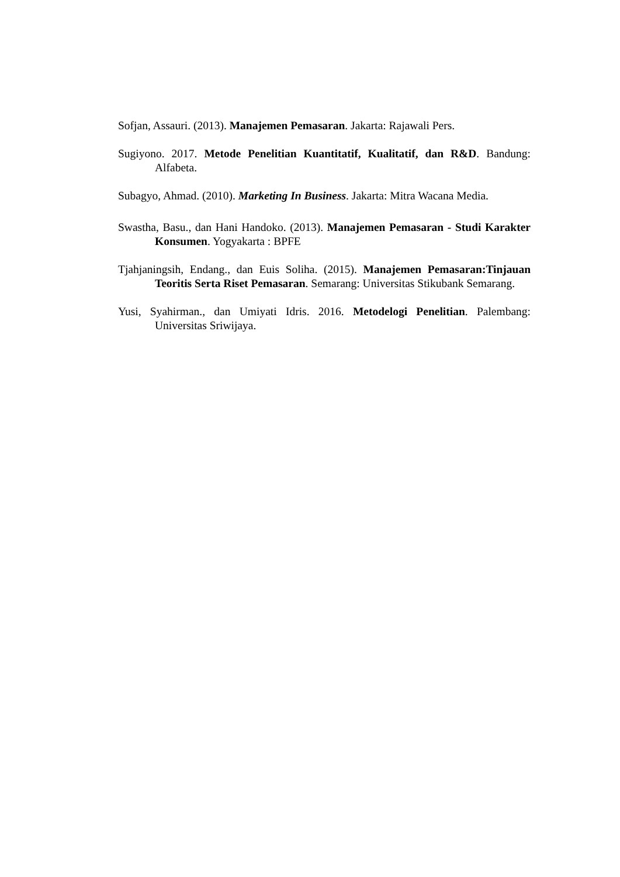Sofjan, Assauri. (2013). Manajemen Pemasaran. Jakarta: Rajawali Pers.
Sugiyono. 2017. Metode Penelitian Kuantitatif, Kualitatif, dan R&D. Bandung: Alfabeta.
Subagyo, Ahmad. (2010). Marketing In Business. Jakarta: Mitra Wacana Media.
Swastha, Basu., dan Hani Handoko. (2013). Manajemen Pemasaran - Studi Karakter Konsumen. Yogyakarta : BPFE
Tjahjaningsih, Endang., dan Euis Soliha. (2015). Manajemen Pemasaran:Tinjauan Teoritis Serta Riset Pemasaran. Semarang: Universitas Stikubank Semarang.
Yusi, Syahirman., dan Umiyati Idris. 2016. Metodelogi Penelitian. Palembang: Universitas Sriwijaya.